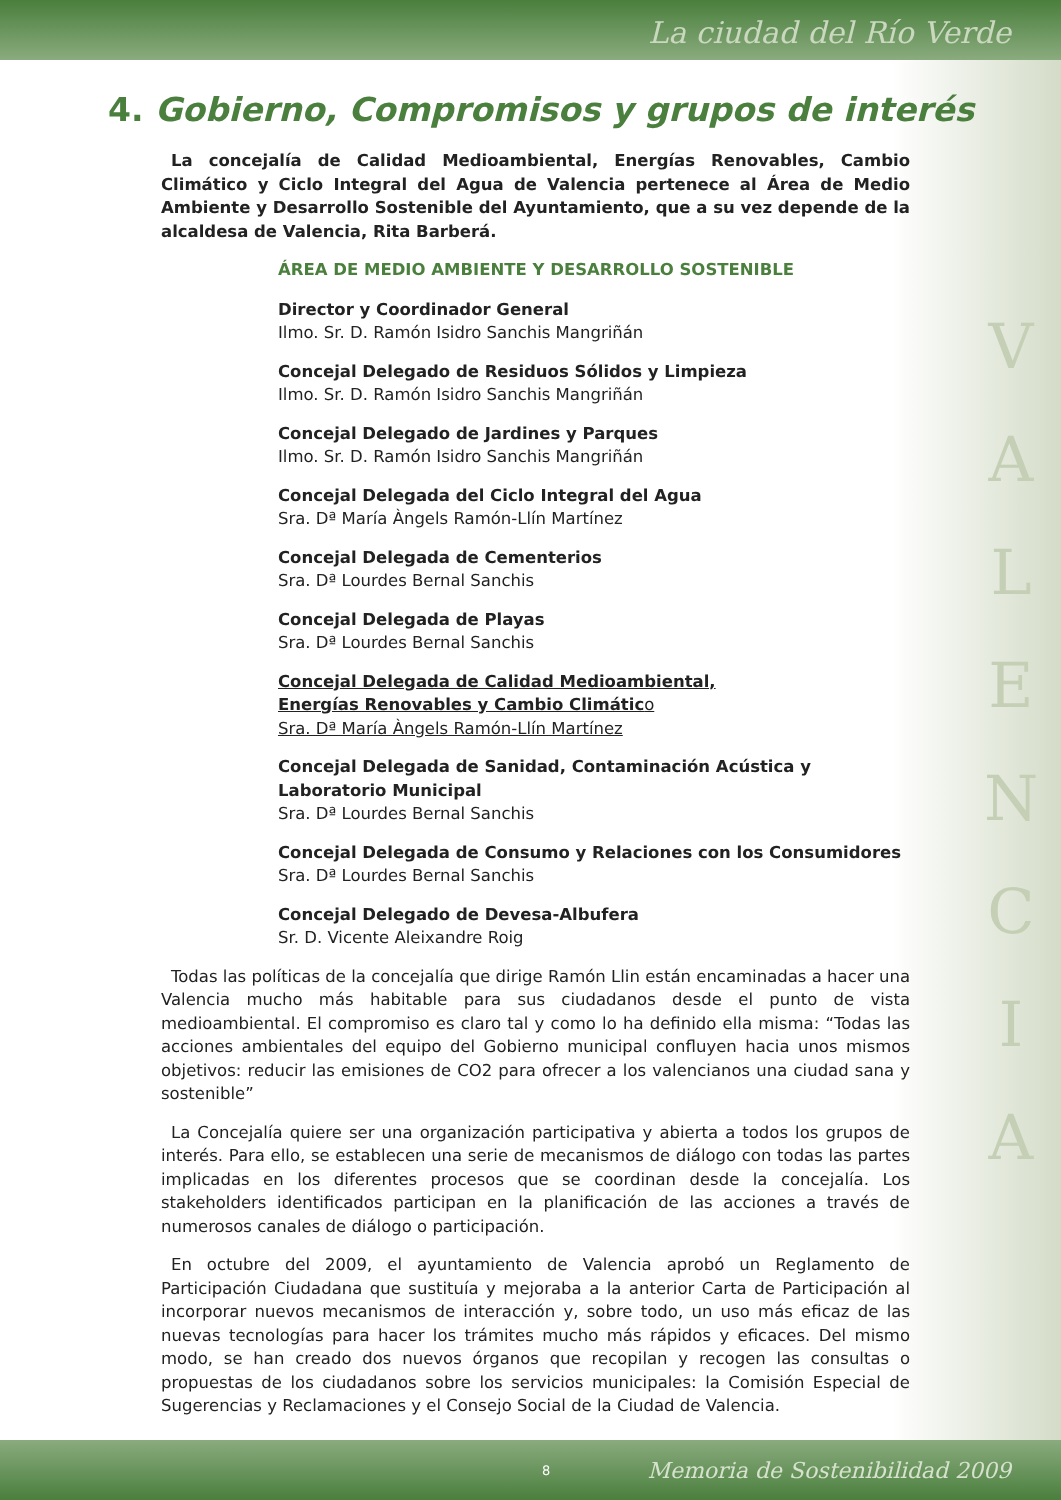La ciudad del Río Verde
V
A
L
E
N
C
I
A
4. Gobierno, Compromisos y grupos de interés
La concejalía de Calidad Medioambiental, Energías Renovables, Cambio Climático y Ciclo Integral del Agua de Valencia pertenece al Área de Medio Ambiente y Desarrollo Sostenible del Ayuntamiento, que a su vez depende de la alcaldesa de Valencia, Rita Barberá.
ÁREA DE MEDIO AMBIENTE Y DESARROLLO SOSTENIBLE
Director y Coordinador General
Ilmo. Sr. D. Ramón Isidro Sanchis Mangriñán
Concejal Delegado de Residuos Sólidos y Limpieza
Ilmo. Sr. D. Ramón Isidro Sanchis Mangriñán
Concejal Delegado de Jardines y Parques
Ilmo. Sr. D. Ramón Isidro Sanchis Mangriñán
Concejal Delegada del Ciclo Integral del Agua
Sra. Dª María Àngels Ramón-Llín Martínez
Concejal Delegada de Cementerios
Sra. Dª Lourdes Bernal Sanchis
Concejal Delegada de Playas
Sra. Dª Lourdes Bernal Sanchis
Concejal Delegada de Calidad Medioambiental,
Energías Renovables y Cambio Climático
Sra. Dª María Àngels Ramón-Llín Martínez
Concejal Delegada de Sanidad, Contaminación Acústica y
Laboratorio Municipal
Sra. Dª Lourdes Bernal Sanchis
Concejal Delegada de Consumo y Relaciones con los Consumidores
Sra. Dª Lourdes Bernal Sanchis
Concejal Delegado de Devesa-Albufera
Sr. D. Vicente Aleixandre Roig
Todas las políticas de la concejalía que dirige Ramón Llin están encaminadas a hacer una Valencia mucho más habitable para sus ciudadanos desde el punto de vista medioambiental. El compromiso es claro tal y como lo ha definido ella misma: “Todas las acciones ambientales del equipo del Gobierno municipal confluyen hacia unos mismos objetivos: reducir las emisiones de CO2 para ofrecer a los valencianos una ciudad sana y sostenible”
La Concejalía quiere ser una organización participativa y abierta a todos los grupos de interés. Para ello, se establecen una serie de mecanismos de diálogo con todas las partes implicadas en los diferentes procesos que se coordinan desde la concejalía. Los stakeholders identificados participan en la planificación de las acciones a través de numerosos canales de diálogo o participación.
En octubre del 2009, el ayuntamiento de Valencia aprobó un Reglamento de Participación Ciudadana que sustituía y mejoraba a la anterior Carta de Participación al incorporar nuevos mecanismos de interacción y, sobre todo, un uso más eficaz de las nuevas tecnologías para hacer los trámites mucho más rápidos y eficaces. Del mismo modo, se han creado dos nuevos órganos que recopilan y recogen las consultas o propuestas de los ciudadanos sobre los servicios municipales: la Comisión Especial de Sugerencias y Reclamaciones y el Consejo Social de la Ciudad de Valencia.
8 Memoria de Sostenibilidad 2009